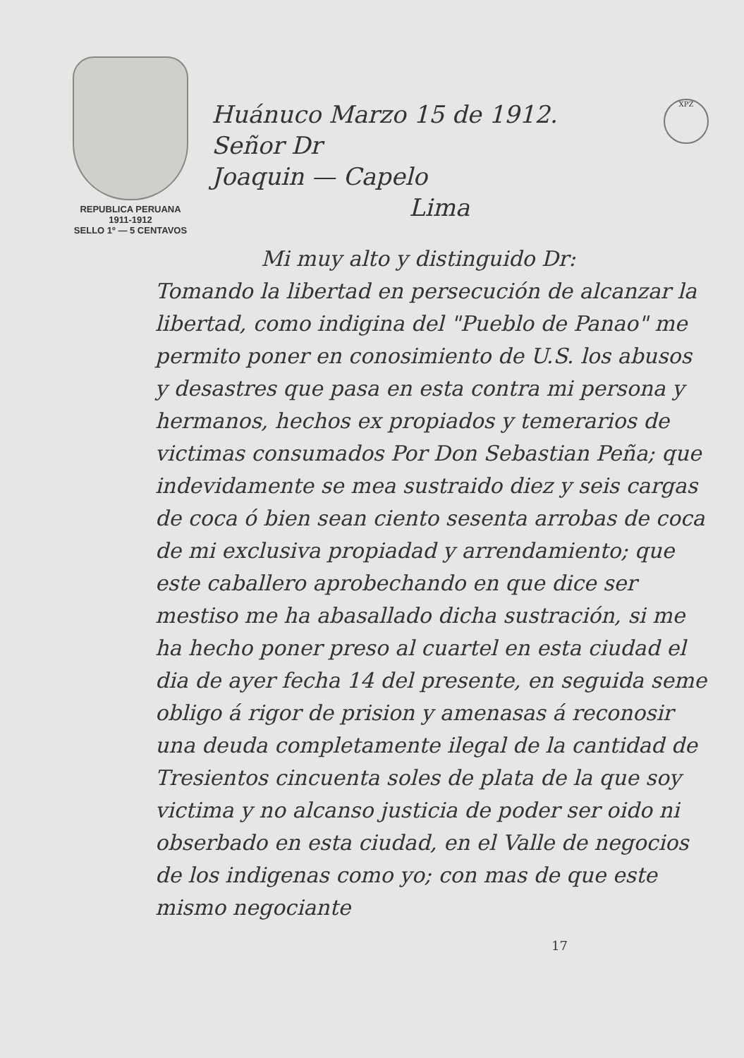REPUBLICA PERUANA
1911-1912
SELLO 1º — 5 CENTAVOS
Huánuco Marzo 15 de 1912.
Señor Dr
Joaquin — Capelo
Lima
XPZ
Mi muy alto y distinguido Dr:
Tomando la libertad en persecución de alcanzar la libertad, como indigina del "Pueblo de Panao" me permito poner en conosimiento de U.S. los abusos y desastres que pasa en esta contra mi persona y hermanos, hechos ex propiados y temerarios de victimas consumados Por Don Sebastian Peña; que indevidamente se mea sustraido diez y seis cargas de coca ó bien sean ciento sesenta arrobas de coca de mi exclusiva propiadad y arrendamiento; que este caballero aprobechando en que dice ser mestiso me ha abasallado dicha sustración, si me ha hecho poner preso al cuartel en esta ciudad el dia de ayer fecha 14 del presente, en seguida seme obligo á rigor de prision y amenasas á reconosir una deuda completamente ilegal de la cantidad de Tresientos cincuenta soles de plata de la que soy victima y no alcanso justicia de poder ser oido ni obserbado en esta ciudad, en el Valle de negocios de los indigenas como yo; con mas de que este mismo negociante
17